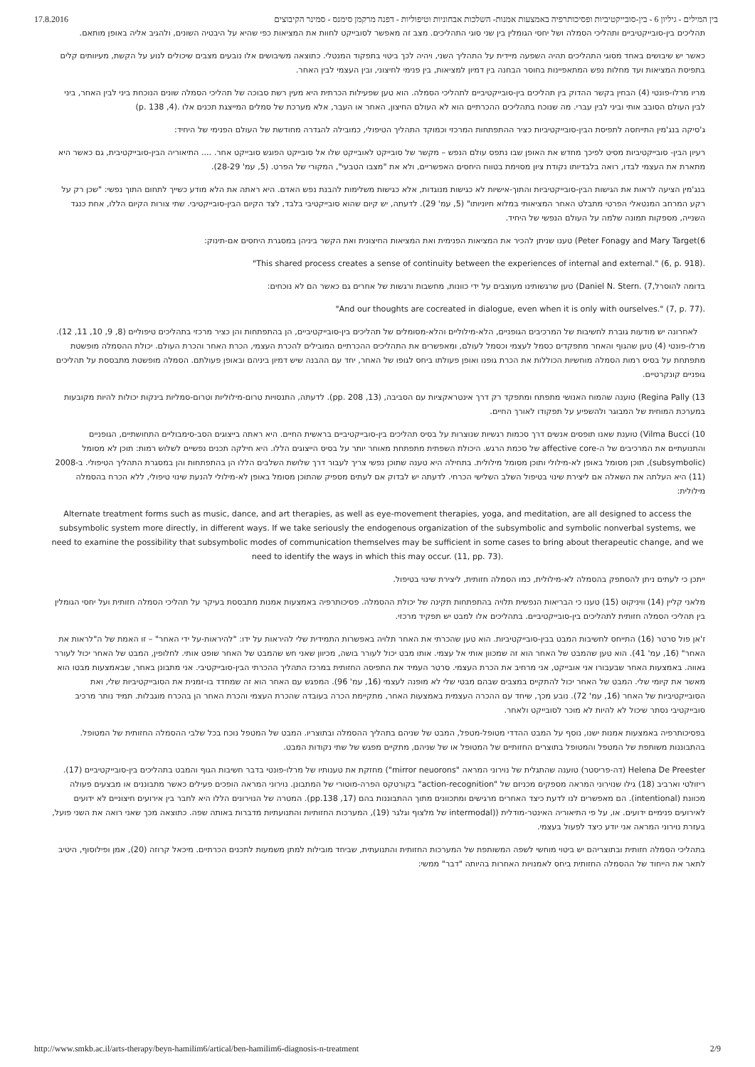17.8.2016 בין המילים - גיליון 6 - בין-סובייקטיביות ופסיכותרפיה באמצעות אמנות- השלכות אבחוניות וטיפוליות - דפנה מרקמן סימנס - סמינר הקיבוצים
תהליכים בין-סובייקטיביים ותהליכי הסמלה ושל יחסי הגומלין בין שני סוגי התהליכים. מצב זה מאפשר לסובייקט לחוות את המציאות כפי שהיא על היבטיה השונים, ולהגיב אליה באופן מותאם.
כאשר יש שיבושים באחד מסוגי התהליכים תהיה השפעה מיידית על התהליך השני, ויהיה לכך ביטוי בתפקוד המנטלי. כתוצאה משיבושים אלו נובעים מצבים שיכולים לנוע על הקשת, מעיוותים קלים בתפיסת המציאות ועד מחלות נפש המתאפיינות בחוסר הבחנה בין דמיון למציאות, בין פנימי לחיצוני, ובין העצמי לבין האחר.
מריו מרלו-פונטי (4) הבחין בקשר ההדוק בין תהליכים בין-סובייקטיביים לתהליכי הסמלה. הוא טען שפעילות הכרתית היא מעין רשת סבוכה של תהליכי הסמלה שונים הנוכחת ביני לבין האחר, ביני לבין העולם הסובב אותי וביני לבין עברי. מה שנוכח בתהליכים ההכרתיים הוא לא העולם החיצון, האחר או העבר, אלא מערכת של סמלים המייצגת תכנים אלו .(4, 138 .p)
ג'סיקה בנג'מין התייחסה לתפיסת הבין-סובייקטיביות כציר ההתפתחות המרכזי וכמוקד התהליך הטיפולי, כמובילה להגדרה מחודשת של העולם הפנימי של היחיד:
רעיון הבין- סובייקטיביות מסיט לפיכך מחדש את האופן שבו נתפס עולם הנפש – מקשר של סובייקט לאובייקט שלו אל סובייקט הפוגש סובייקט אחר. .... התיאוריה הבין-סובייקטיבית, גם כאשר היא מתארת את העצמי לבדו, רואה בלבדיותו נקודת ציון מסוימת בטווח היחסים האפשריים, ולא את "מצבו הטבעי", המקורי של הפרט. (5, עמ' 28-29).
בנג'מין הציעה לראות את הגישות הבין-סובייקטיביות והתוך-אישיות לא כגישות מנוגדות, אלא כגישות משלימות להבנת נפש האדם. היא ראתה את הלא מודע כשייך לתחום התוך נפשי: "שכן רק על רקע המרחב המנטאלי הפרטי מתבלט האחר המציאותי במלוא חיוניותו" (5, עמ' 29). לדעתה, יש קיום שהוא סובייקטיבי בלבד, לצד הקיום הבין-סובייקטיבי. שתי צורות הקיום הללו, אחת כנגד השנייה, מספקות תמונה שלמה על העולם הנפשי של היחיד.
6)Peter Fonagy and Mary Target) טענו שניתן להכיר את המציאות הפנימית ואת המציאות החיצונית ואת הקשר ביניהן במסגרת היחסים אם-תינוק:
"This shared process creates a sense of continuity between the experiences of internal and external." (6, p. 918).
בדומה להוסרל,7) .Daniel N. Stern) טען שרגשותינו מעוצבים על ידי כוונות, מחשבות ורגשות של אחרים גם כאשר הם לא נוכחים:
"And our thoughts are cocreated in dialogue, even when it is only with ourselves." (7, p. 77).
לאחרונה יש מודעות גוברת לחשיבות של המרכיבים הגופניים, הלא-מילוליים והלא-מסומלים של תהליכים בין-סובייקטיביים, הן בהתפתחות והן כציר מרכזי בתהליכים טיפוליים (8, 9, 10, 11, 12). מרלו-פונטי (4) טען שהגוף והאחר מתפקדים כסמל לעצמי וכסמל לעולם, ומאפשרים את התהליכים ההכרתיים המובילים להכרת העצמי, הכרת האחר והכרת העולם. יכולת ההסמלה מופשטת מתפתחת על בסיס רמות הסמלה מוחשיות הכוללות את הכרת גופנו ואופן פעולתו ביחס לגופו של האחר, יחד עם ההבנה שיש דמיון ביניהם ובאופן פעולתם. הסמלה מופשטת מתבססת על תהליכים גופניים קונקרטיים.
13) Regina Pally) טוענה שהמוח האנושי מתפתח ומתפקד רק דרך אינטראקציות עם הסביבה, (13, 208 .pp). לדעתה, התנסויות טרום-מילוליות וטרום-סמליות בינקות יכולות להיות מקובעות במערכת המוחית של המבוגר ולהשפיע על תפקודו לאורך החיים.
10) Vilma Bucci) טוענת שאנו תופסים אנשים דרך סכמות רגשיות שנוצרות על בסיס תהליכים בין-סובייקטיביים בראשית החיים. היא ראתה בייצוגים הסב-סימבוליים התחושתיים, הגופניים והתנועתיים את המרכיבים של ה-affective core של סכמת הרגש. היכולת השפתית מתפתחת מאוחר יותר על בסיס הייצוגים הללו. היא חילקה תכנים נפשיים לשלוש רמות: תוכן לא מסומל (subsymbolic), תוכן מסומל באופן לא-מילולי ותוכן מסומל מילולית. בתחילה היא טענה שתוכן נפשי צריך לעבור דרך שלושת השלבים הללו הן בהתפתחות והן במסגרת התהליך הטיפולי. ב-2008 (11) היא העלתה את השאלה אם ליצירת שינוי בטיפול השלב השלישי הכרחי. לדעתה יש לבדוק אם לעתים מספיק שהתוכן מסומל באופן לא-מילולי להנעת שינוי טיפולי, ללא הכרח בהסמלה מילולית:
Alternate treatment forms such as music, dance, and art therapies, as well as eye-movement therapies, yoga, and meditation, are all designed to access the subsymbolic system more directly, in different ways. If we take seriously the endogenous organization of the subsymbolic and symbolic nonverbal systems, we need to examine the possibility that subsymbolic modes of communication themselves may be sufficient in some cases to bring about therapeutic change, and we need to identify the ways in which this may occur. (11, pp. 73).
ייתכן כי לעתים ניתן להסתפק בהסמלה לא-מילולית, כמו הסמלה חזותית, ליצירת שינוי בטיפול.
מלאני קליין (14) וויניקוט (15) טענו כי הבריאות הנפשית תלויה בהתפתחות תקינה של יכולת ההסמלה. פסיכותרפיה באמצעות אמנות מתבססת בעיקר על תהליכי הסמלה חזותית ועל יחסי הגומלין בין תהליכי הסמלה חזותית לתהליכים בין-סובייקטיביים. בתהליכים אלו למבט יש תפקיד מרכזי.
ז'אן פול סרטר (16) התייחס לחשיבות המבט בבין-סובייקטיביות. הוא טען שהכרתי את האחר תלויה באפשרות התמידית שלי להיראות על ידו: "להיראות-על ידי האחר" – זו האמת של ה"לראות את האחר" (16, עמ' 41). הוא טען שהמבט של האחר הוא זה שמכוון אותי אל עצמי. אותו מבט יכול לעורר בושה, מכיוון שאני חש שהמבט של האחר שופט אותי. לחלופין, המבט של האחר יכול לעורר גאווה. באמצעות האחר שבעבורו אני אובייקט, אני מרחיב את הכרת העצמי. סרטר העמיד את התפיסה החזותית במרכז התהליך ההכרתי הבין-סובייקטיבי. אני מתבונן באחר, שבאמצעות מבטו הוא מאשר את קיומי שלי. המבט של האחר יכול להתקיים במצבים שבהם מבטי שלי לא מופנה לעצמי (16, עמ' 96). המפגש עם האחר הוא זה שמחדד בו-זמנית את הסובייקטיביות שלי, ואת הסובייקטיביות של האחר (16, עמ' 72). נובע מכך, שיחד עם ההכרה העצמית באמצעות האחר, מתקיימת הכרה בעובדה שהכרת העצמי והכרת האחר הן בהכרח מוגבלות. תמיד נותר מרכיב סובייקטיבי נסתר שיכול לא להיות לא מוכר לסובייקט ולאחר.
בפסיכותרפיה באמצעות אמנות ישנו, נוסף על המבט ההדדי מטופל-מטפל, המבט של שניהם בתהליך ההסמלה ובתוצריו. המבט של המטפל נוכח בכל שלבי ההסמלה החזותית של המטופל. בהתבוננות משותפת של המטפל והמטופל בתוצרים החזותיים של המטופל או של שניהם, מתקיים מפגש של שתי נקודות המבט.
Helena De Preester (דה-פריסטר) טוענה שהתגלית של נוירוני המראה "mirror neuorons") מחזקת את טענותיו של מרלו-פונטי בדבר חשיבות הגוף והמבט בתהליכים בין-סובייקטיביים (17). ריזולטי וארביב (18) גילו שנוירוני המראה מספקים מכניזם של "action-recognition" בקורטקס הפרה-מוטורי של המתבונן. נוירוני המראה הופכים פעילים כאשר מתבוננים או מבצעים פעולה מכוונת (intentional). הם מאפשרים לנו לדעת כיצד האחרים מרגישים ומתכוונים מתוך ההתבוננות בהם (17, pp.138). המטרה של הנוירונים הללו היא לחבר בין אירועים חיצוניים לא ידועים לאירועים פנימיים ידועים. או, על פי התיאוריה האינטר-מודלית ((intermodal של מלצוף וגלגר (19), המערכות החזותיות והתנועתיות מדברות באותה שפה. כתוצאה מכך שאני רואה את השני פועל, בעזרת נוירוני המראה אני יודע כיצד לפעול בעצמי.
בתהליכי הסמלה חזותית ובתוצריהם יש ביטוי מוחשי לשפה המשותפת של המערכות החזותית והתנועתית, שביחד מובילות למתן משמעות לתכנים הכרתיים. מיכאל קרוזה (20), אמן ופילוסוף, היטיב לתאר את הייחוד של ההסמלה החזותית ביחס לאמנויות האחרות בהיותה "דבר" ממשי:
http://www.smkb.ac.il/arts-therapy/beyn-hamilim6/artical/ben-hamilim6-diagnosis-n-treatment 2/9